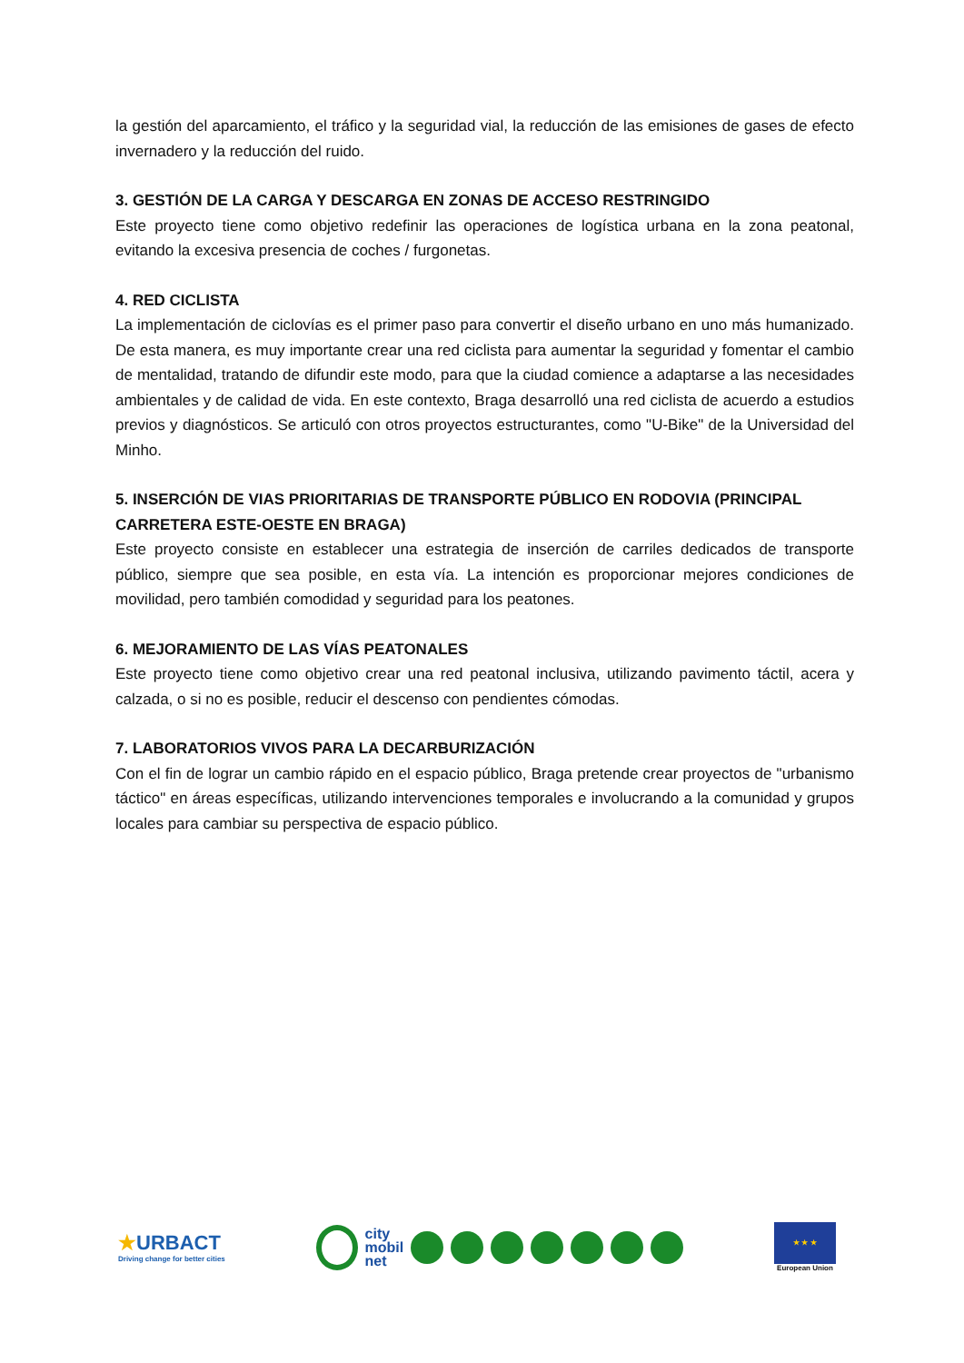la gestión del aparcamiento, el tráfico y la seguridad vial, la reducción de las emisiones de gases de efecto invernadero y la reducción del ruido.
3. GESTIÓN DE LA CARGA Y DESCARGA EN ZONAS DE ACCESO RESTRINGIDO
Este proyecto tiene como objetivo redefinir las operaciones de logística urbana en la zona peatonal, evitando la excesiva presencia de coches / furgonetas.
4. RED CICLISTA
La implementación de ciclovías es el primer paso para convertir el diseño urbano en uno más humanizado. De esta manera, es muy importante crear una red ciclista para aumentar la seguridad y fomentar el cambio de mentalidad, tratando de difundir este modo, para que la ciudad comience a adaptarse a las necesidades ambientales y de calidad de vida. En este contexto, Braga desarrolló una red ciclista de acuerdo a estudios previos y diagnósticos. Se articuló con otros proyectos estructurantes, como "U-Bike" de la Universidad del Minho.
5. INSERCIÓN DE VIAS PRIORITARIAS DE TRANSPORTE PÚBLICO EN RODOVIA (PRINCIPAL CARRETERA ESTE-OESTE EN BRAGA)
Este proyecto consiste en establecer una estrategia de inserción de carriles dedicados de transporte público, siempre que sea posible, en esta vía. La intención es proporcionar mejores condiciones de movilidad, pero también comodidad y seguridad para los peatones.
6. MEJORAMIENTO DE LAS VÍAS PEATONALES
Este proyecto tiene como objetivo crear una red peatonal inclusiva, utilizando pavimento táctil, acera y calzada, o si no es posible, reducir el descenso con pendientes cómodas.
7. LABORATORIOS VIVOS PARA LA DECARBURIZACIÓN
Con el fin de lograr un cambio rápido en el espacio público, Braga pretende crear proyectos de "urbanismo táctico" en áreas específicas, utilizando intervenciones temporales e involucrando a la comunidad y grupos locales para cambiar su perspectiva de espacio público.
★URBACT
Driving change for better cities
city
mobil
net
★ ★ ★
European Union